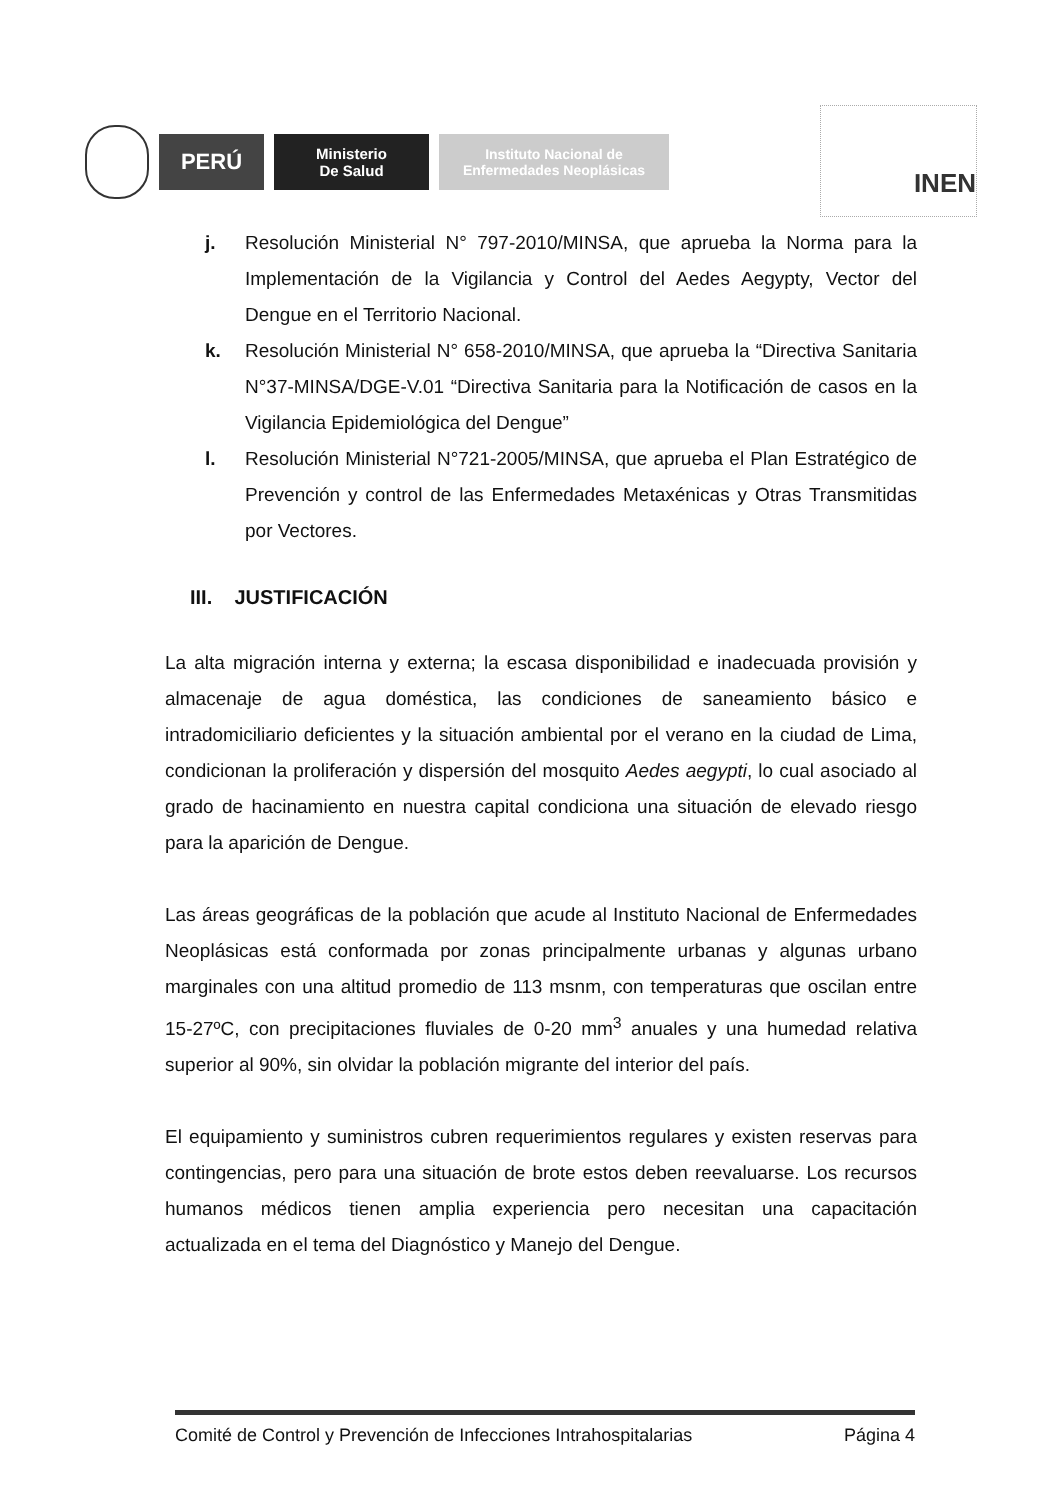PERÚ
Ministerio
De Salud
Instituto Nacional de
Enfermedades Neoplásicas
INEN
j. Resolución Ministerial N° 797-2010/MINSA, que aprueba la Norma para la Implementación de la Vigilancia y Control del Aedes Aegypty, Vector del Dengue en el Territorio Nacional.
k. Resolución Ministerial N° 658-2010/MINSA, que aprueba la “Directiva Sanitaria N°37-MINSA/DGE-V.01 “Directiva Sanitaria para la Notificación de casos en la Vigilancia Epidemiológica del Dengue”
l. Resolución Ministerial N°721-2005/MINSA, que aprueba el Plan Estratégico de Prevención y control de las Enfermedades Metaxénicas y Otras Transmitidas por Vectores.
III. JUSTIFICACIÓN
La alta migración interna y externa; la escasa disponibilidad e inadecuada provisión y almacenaje de agua doméstica, las condiciones de saneamiento básico e intradomiciliario deficientes y la situación ambiental por el verano en la ciudad de Lima, condicionan la proliferación y dispersión del mosquito Aedes aegypti, lo cual asociado al grado de hacinamiento en nuestra capital condiciona una situación de elevado riesgo para la aparición de Dengue.
Las áreas geográficas de la población que acude al Instituto Nacional de Enfermedades Neoplásicas está conformada por zonas principalmente urbanas y algunas urbano marginales con una altitud promedio de 113 msnm, con temperaturas que oscilan entre 15-27ºC, con precipitaciones fluviales de 0-20 mm<sup>3</sup> anuales y una humedad relativa superior al 90%, sin olvidar la población migrante del interior del país.
El equipamiento y suministros cubren requerimientos regulares y existen reservas para contingencias, pero para una situación de brote estos deben reevaluarse. Los recursos humanos médicos tienen amplia experiencia pero necesitan una capacitación actualizada en el tema del Diagnóstico y Manejo del Dengue.
Comité de Control y Prevención de Infecciones Intrahospitalarias Página 4